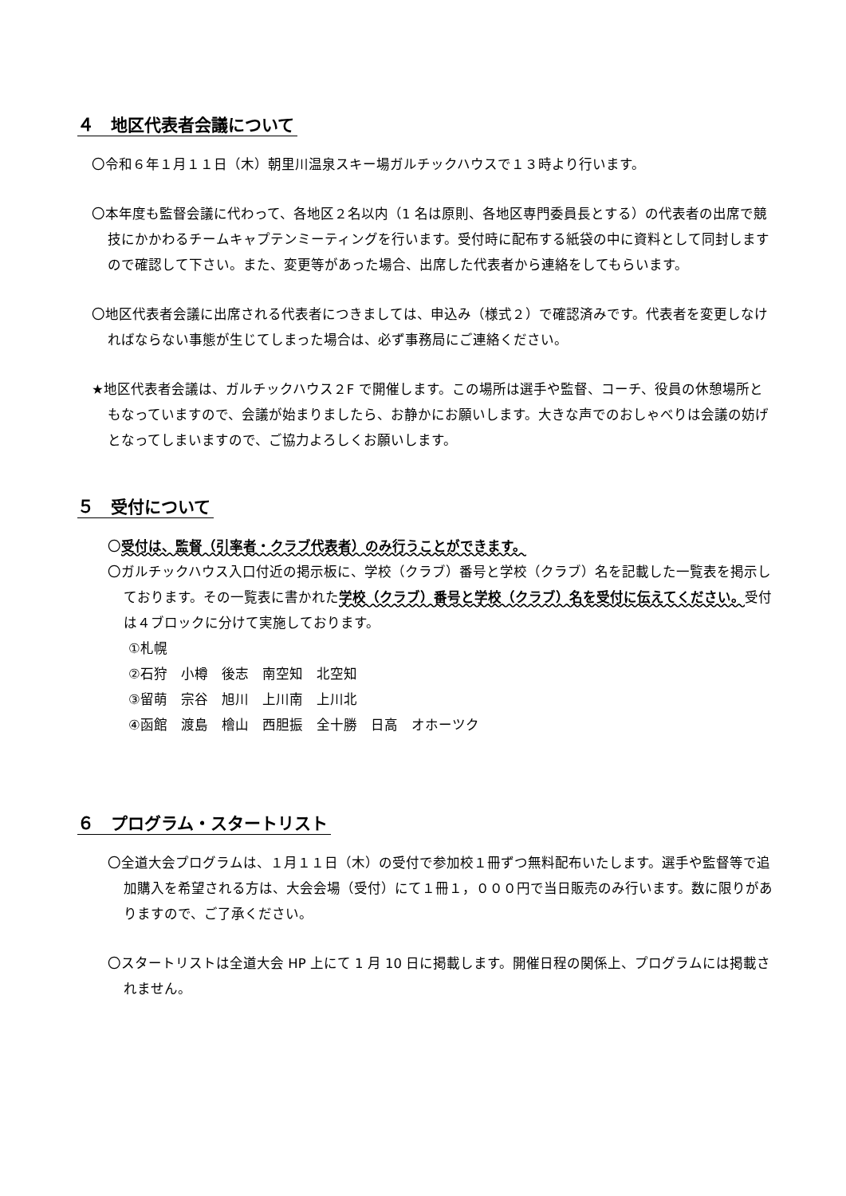４　地区代表者会議について
〇令和６年１月１１日（木）朝里川温泉スキー場ガルチックハウスで１３時より行います。
〇本年度も監督会議に代わって、各地区２名以内（1 名は原則、各地区専門委員長とする）の代表者の出席で競技にかかわるチームキャプテンミーティングを行います。受付時に配布する紙袋の中に資料として同封しますので確認して下さい。また、変更等があった場合、出席した代表者から連絡をしてもらいます。
〇地区代表者会議に出席される代表者につきましては、申込み（様式２）で確認済みです。代表者を変更しなければならない事態が生じてしまった場合は、必ず事務局にご連絡ください。
★地区代表者会議は、ガルチックハウス２F で開催します。この場所は選手や監督、コーチ、役員の休憩場所ともなっていますので、会議が始まりましたら、お静かにお願いします。大きな声でのおしゃべりは会議の妨げとなってしまいますので、ご協力よろしくお願いします。
５　受付について
〇受付は、監督（引率者・クラブ代表者）のみ行うことができます。
〇ガルチックハウス入口付近の掲示板に、学校（クラブ）番号と学校（クラブ）名を記載した一覧表を掲示しております。その一覧表に書かれた学校（クラブ）番号と学校（クラブ）名を受付に伝えてください。受付は４ブロックに分けて実施しております。
①札幌
②石狩　小樽　後志　南空知　北空知
③留萌　宗谷　旭川　上川南　上川北
④函館　渡島　檜山　西胆振　全十勝　日高　オホーツク
６　プログラム・スタートリスト
〇全道大会プログラムは、１月１１日（木）の受付で参加校１冊ずつ無料配布いたします。選手や監督等で追加購入を希望される方は、大会会場（受付）にて１冊１，０００円で当日販売のみ行います。数に限りがありますので、ご了承ください。
〇スタートリストは全道大会 HP 上にて 1 月 10 日に掲載します。開催日程の関係上、プログラムには掲載されません。